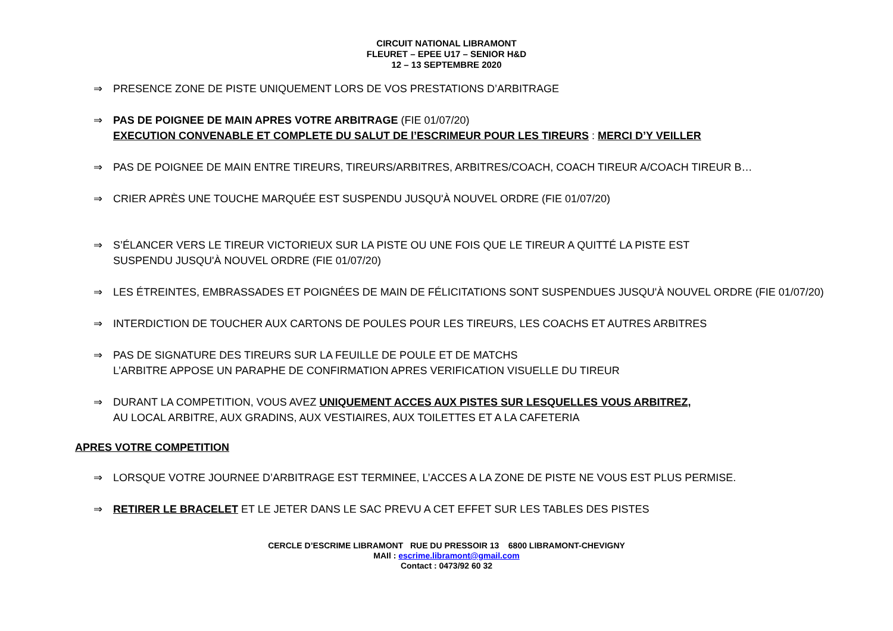CIRCUIT NATIONAL LIBRAMONT
FLEURET – EPEE U17 – SENIOR H&D
12 – 13 SEPTEMBRE 2020
⇒ PRESENCE ZONE DE PISTE UNIQUEMENT LORS DE VOS PRESTATIONS D’ARBITRAGE
⇒ PAS DE POIGNEE DE MAIN APRES VOTRE ARBITRAGE (FIE 01/07/20)
EXECUTION CONVENABLE ET COMPLETE DU SALUT DE l’ESCRIMEUR POUR LES TIREURS : MERCI D’Y VEILLER
⇒ PAS DE POIGNEE DE MAIN ENTRE TIREURS, TIREURS/ARBITRES, ARBITRES/COACH, COACH TIREUR A/COACH TIREUR B…
⇒ CRIER APRÈS UNE TOUCHE MARQUÉE EST SUSPENDU JUSQU'À NOUVEL ORDRE (FIE 01/07/20)
⇒ S’ÉLANCER VERS LE TIREUR VICTORIEUX SUR LA PISTE OU UNE FOIS QUE LE TIREUR A QUITTÉ LA PISTE EST
SUSPENDU JUSQU'À NOUVEL ORDRE (FIE 01/07/20)
⇒ LES ÉTREINTES, EMBRASSADES ET POIGNÉES DE MAIN DE FÉLICITATIONS SONT SUSPENDUES JUSQU'À NOUVEL ORDRE (FIE 01/07/20)
⇒ INTERDICTION DE TOUCHER AUX CARTONS DE POULES POUR LES TIREURS, LES COACHS ET AUTRES ARBITRES
⇒ PAS DE SIGNATURE DES TIREURS SUR LA FEUILLE DE POULE ET DE MATCHS
L’ARBITRE APPOSE UN PARAPHE DE CONFIRMATION APRES VERIFICATION VISUELLE DU TIREUR
⇒ DURANT LA COMPETITION, VOUS AVEZ UNIQUEMENT ACCES AUX PISTES SUR LESQUELLES VOUS ARBITREZ,
AU LOCAL ARBITRE, AUX GRADINS, AUX VESTIAIRES, AUX TOILETTES ET A LA CAFETERIA
APRES VOTRE COMPETITION
⇒ LORSQUE VOTRE JOURNEE D’ARBITRAGE EST TERMINEE, L’ACCES A LA ZONE DE PISTE NE VOUS EST PLUS PERMISE.
⇒ RETIRER LE BRACELET ET LE JETER DANS LE SAC PREVU A CET EFFET SUR LES TABLES DES PISTES
CERCLE D’ESCRIME LIBRAMONT RUE DU PRESSOIR 13 6800 LIBRAMONT-CHEVIGNY
MAIl : escrime.libramont@gmail.com
Contact : 0473/92 60 32